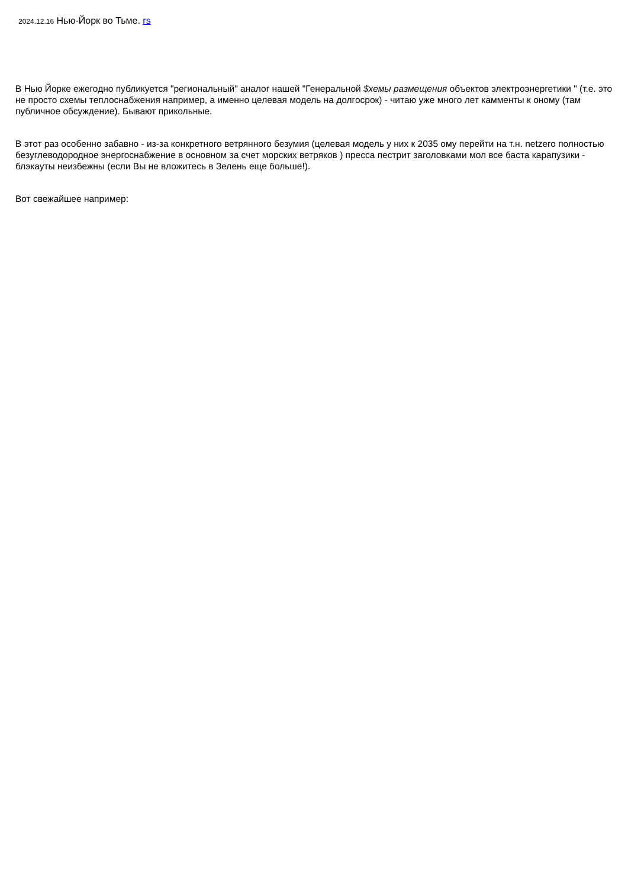2024.12.16 Нью-Йорк во Тьме. rs
В Нью Йорке ежегодно публикуется "региональный" аналог нашей "Генеральной $хемы размещения объектов электроэнергетики " (т.е. это не просто схемы теплоснабжения например, а именно целевая модель на долгосрок) - читаю уже много лет камменты к оному (там публичное обсуждение). Бывают прикольные.
В этот раз особенно забавно - из-за конкретного ветрянного безумия (целевая модель у них к 2035 ому перейти на т.н. netzero полностью безуглеводородное энергоснабжение в основном за счет морских ветряков ) пресса пестрит заголовками мол все баста карапузики - блэкауты неизбежны (если Вы не вложитесь в Зелень еще больше!).
Вот свежайшее например: